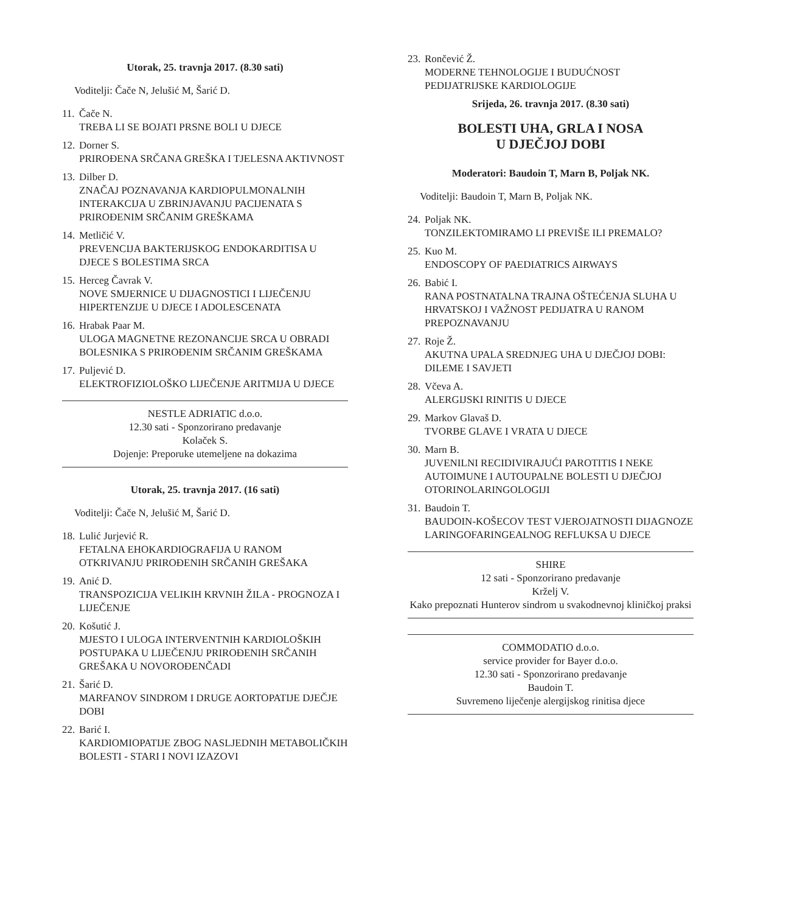Utorak, 25. travnja 2017. (8.30 sati)
Voditelji: Čače N, Jelušić M, Šarić D.
11.
Čače N.
TREBA LI SE BOJATI PRSNE BOLI U DJECE
12.
Dorner S.
PRIROĐENA SRČANA GREŠKA I TJELESNA AKTIVNOST
13.
Dilber D.
ZNAČAJ POZNAVANJA KARDIOPULMONALNIH INTERAKCIJA U ZBRINJAVANJU PACIJENATA S PRIROĐENIM SRČANIM GREŠKAMA
14.
Metličić V.
PREVENCIJA BAKTERIJSKOG ENDOKARDITISA U DJECE S BOLESTIMA SRCA
15.
Herceg Čavrak V.
NOVE SMJERNICE U DIJAGNOSTICI I LIJEČENJU HIPERTENZIJE U DJECE I ADOLESCENATA
16.
Hrabak Paar M.
ULOGA MAGNETNE REZONANCIJE SRCA U OBRADI BOLESNIKA S PRIROĐENIM SRČANIM GREŠKAMA
17.
Puljević D.
ELEKTROFIZIOLOŠKO LIJEČENJE ARITMIJA U DJECE
NESTLE ADRIATIC d.o.o.
12.30 sati - Sponzorirano predavanje
Kolaček S.
Dojenje: Preporuke utemeljene na dokazima
Utorak, 25. travnja 2017. (16 sati)
Voditelji: Čače N, Jelušić M, Šarić D.
18.
Lulić Jurjević R.
FETALNA EHOKARDIOGRAFIJA U RANOM OTKRIVANJU PRIROĐENIH SRČANIH GREŠAKA
19.
Anić D.
TRANSPOZICIJA VELIKIH KRVNIH ŽILA - PROGNOZA I LIJEČENJE
20.
Košutić J.
MJESTO I ULOGA INTERVENTNIH KARDIOLOŠKIH POSTUPAKA U LIJEČENJU PRIROĐENIH SRČANIH GREŠAKA U NOVOROĐENČADI
21.
Šarić D.
MARFANOV SINDROM I DRUGE AORTOPATIJE DJEČJE DOBI
22.
Barić I.
KARDIOMIOPATIJE ZBOG NASLJEDNIH METABOLIČKIH BOLESTI - STARI I NOVI IZAZOVI
23.
Rončević Ž.
MODERNE TEHNOLOGIJE I BUDUĆNOST PEDIJATRIJSKE KARDIOLOGIJE
Srijeda, 26. travnja 2017. (8.30 sati)
BOLESTI UHA, GRLA I NOSA
U DJEČJOJ DOBI
Moderatori: Baudoin T, Marn B, Poljak NK.
Voditelji: Baudoin T, Marn B, Poljak NK.
24.
Poljak NK.
TONZILEKTOMIRAMO LI PREVIŠE ILI PREMALO?
25.
Kuo M.
ENDOSCOPY OF PAEDIATRICS AIRWAYS
26.
Babić I.
RANA POSTNATALNA TRAJNA OŠTEĆENJA SLUHA U HRVATSKOJ I VAŽNOST PEDIJATRA U RANOM PREPOZNAVANJU
27.
Roje Ž.
AKUTNA UPALA SREDNJEG UHA U DJEČJOJ DOBI: DILEME I SAVJETI
28.
Včeva A.
ALERGIJSKI RINITIS U DJECE
29.
Markov Glavaš D.
TVORBE GLAVE I VRATA U DJECE
30.
Marn B.
JUVENILNI RECIDIVIRAJUĆI PAROTITIS I NEKE AUTOIMUNE I AUTOUPALNE BOLESTI U DJEČJOJ OTORINOLARINGOLOGIJI
31.
Baudoin T.
BAUDOIN-KOŠECOV TEST VJEROJATNOSTI DIJAGNOZE LARINGOFARINGEALNOG REFLUKSA U DJECE
SHIRE
12 sati - Sponzorirano predavanje
Krželj V.
Kako prepoznati Hunterov sindrom u svakodnevnoj kliničkoj praksi
COMMODATIO d.o.o.
service provider for Bayer d.o.o.
12.30 sati - Sponzorirano predavanje
Baudoin T.
Suvremeno liječenje alergijskog rinitisa djece